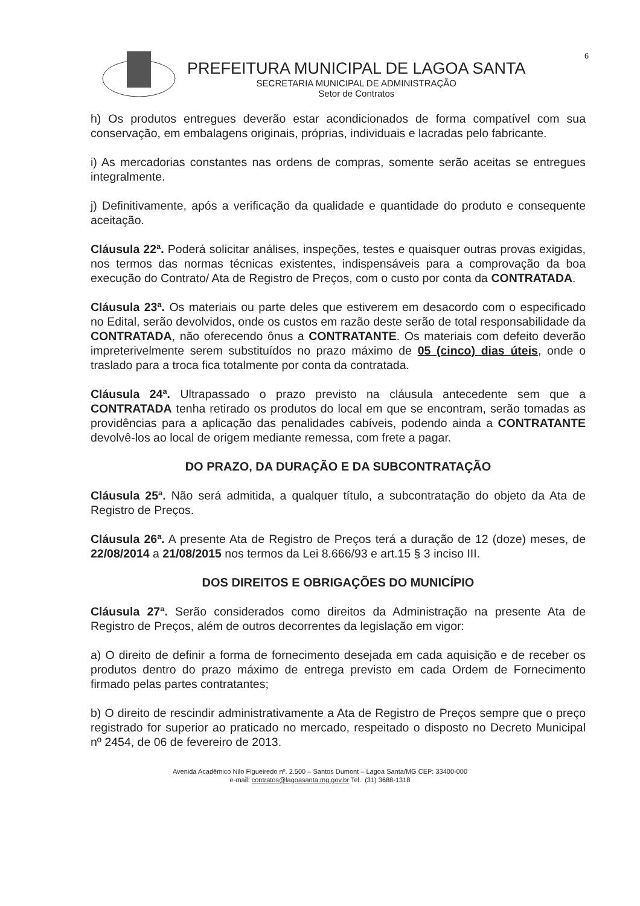6
PREFEITURA MUNICIPAL DE LAGOA SANTA
SECRETARIA MUNICIPAL DE ADMINISTRAÇÃO
Setor de Contratos
h) Os produtos entregues deverão estar acondicionados de forma compatível com sua conservação, em embalagens originais, próprias, individuais e lacradas pelo fabricante.
i) As mercadorias constantes nas ordens de compras, somente serão aceitas se entregues integralmente.
j) Definitivamente, após a verificação da qualidade e quantidade do produto e consequente aceitação.
Cláusula 22ª. Poderá solicitar análises, inspeções, testes e quaisquer outras provas exigidas, nos termos das normas técnicas existentes, indispensáveis para a comprovação da boa execução do Contrato/ Ata de Registro de Preços, com o custo por conta da CONTRATADA.
Cláusula 23ª. Os materiais ou parte deles que estiverem em desacordo com o especificado no Edital, serão devolvidos, onde os custos em razão deste serão de total responsabilidade da CONTRATADA, não oferecendo ônus a CONTRATANTE. Os materiais com defeito deverão impreterivelmente serem substituídos no prazo máximo de 05 (cinco) dias úteis, onde o traslado para a troca fica totalmente por conta da contratada.
Cláusula 24ª. Ultrapassado o prazo previsto na cláusula antecedente sem que a CONTRATADA tenha retirado os produtos do local em que se encontram, serão tomadas as providências para a aplicação das penalidades cabíveis, podendo ainda a CONTRATANTE devolvê-los ao local de origem mediante remessa, com frete a pagar.
DO PRAZO, DA DURAÇÃO E DA SUBCONTRATAÇÃO
Cláusula 25ª. Não será admitida, a qualquer título, a subcontratação do objeto da Ata de Registro de Preços.
Cláusula 26ª. A presente Ata de Registro de Preços terá a duração de 12 (doze) meses, de 22/08/2014 a 21/08/2015 nos termos da Lei 8.666/93 e art.15 § 3 inciso III.
DOS DIREITOS E OBRIGAÇÕES DO MUNICÍPIO
Cláusula 27ª. Serão considerados como direitos da Administração na presente Ata de Registro de Preços, além de outros decorrentes da legislação em vigor:
a) O direito de definir a forma de fornecimento desejada em cada aquisição e de receber os produtos dentro do prazo máximo de entrega previsto em cada Ordem de Fornecimento firmado pelas partes contratantes;
b) O direito de rescindir administrativamente a Ata de Registro de Preços sempre que o preço registrado for superior ao praticado no mercado, respeitado o disposto no Decreto Municipal nº 2454, de 06 de fevereiro de 2013.
Avenida Acadêmico Nilo Figueiredo nº. 2.500 – Santos Dumont – Lagoa Santa/MG CEP: 33400-000
e-mail: contratos@lagoasanta.mg.gov.br Tel.: (31) 3688-1318